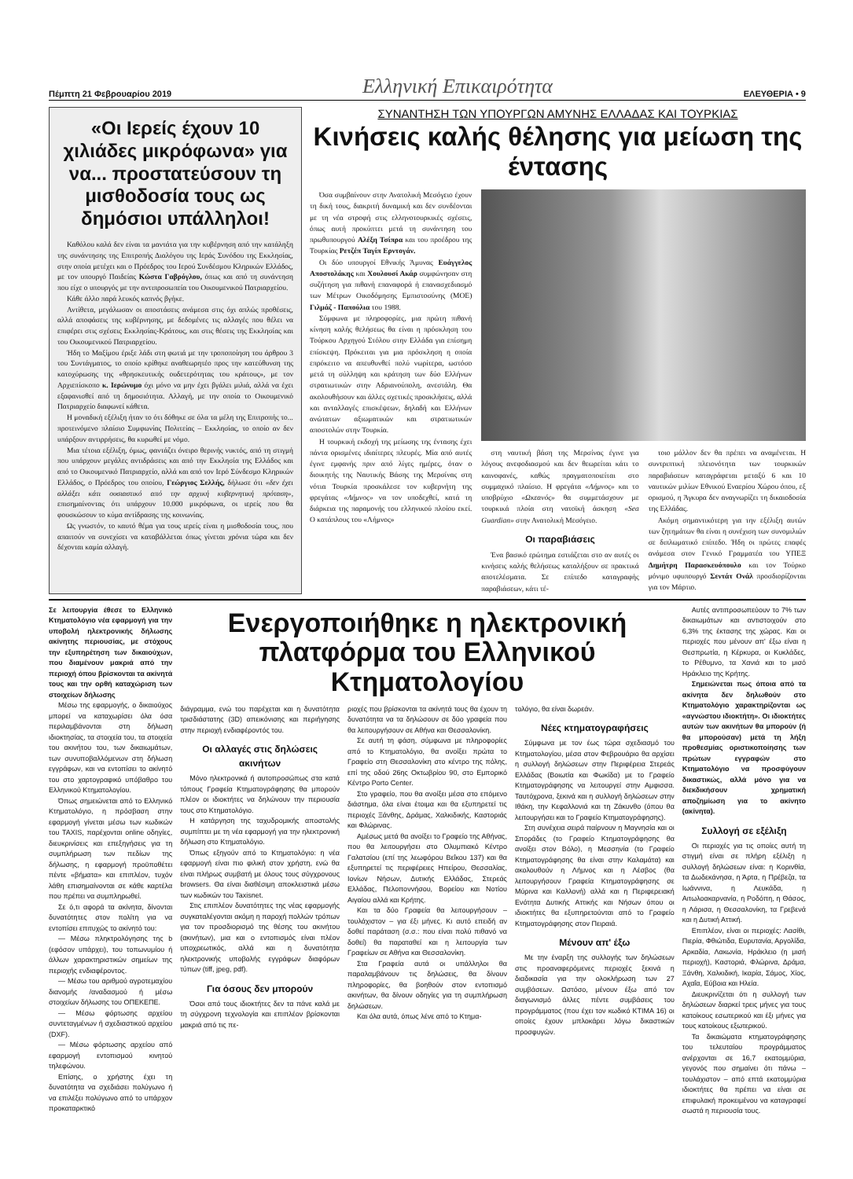Πέμπτη 21 Φεβρουαρίου 2019 Ελληνική Επικαιρότητα ΕΛΕΥΘΕΡΙΑ • 9
«Οι Ιερείς έχουν 10 χιλιάδες μικρόφωνα» για να... προστατεύσουν τη μισθοδοσία τους ως δημόσιοι υπάλληλοι!
Καθόλου καλά δεν είναι τα μαντάτα για την κυβέρνηση από την κατάληξη της συνάντησης της Επιτροπής Διαλόγου της Ιεράς Συνόδου της Εκκλησίας, στην οποία μετέχει και ο Πρόεδρος του Ιερού Συνδέσμου Κληρικών Ελλάδος, με τον υπουργό Παιδείας Κώστα Γαβρόγλου, όπως και από τη συνάντηση που είχε ο υπουργός με την αντιπροσωπεία του Οικουμενικού Πατριαρχείου.
Κάθε άλλο παρά λευκός καπνός βγήκε.
Αντίθετα, μεγάλωσαν οι αποστάσεις ανάμεσα στις όχι απλώς προθέσεις, αλλά αποφάσεις της κυβέρνησης, με δεδομένες τις αλλαγές που θέλει να επιφέρει στις σχέσεις Εκκλησίας-Κράτους, και στις θέσεις της Εκκλησίας και του Οικουμενικού Πατριαρχείου.
Ήδη το Μαξίμου έριξε λάδι στη φωτιά με την τροποποίηση του άρθρου 3 του Συντάγματος, το οποίο κρίθηκε αναθεωρητέο προς την κατεύθυνση της κατοχύρωσης της «θρησκευτικής ουδετερότητας του κράτους», με τον Αρχιεπίσκοπο κ. Ιερώνυμο όχι μόνο να μην έχει βγάλει μιλιά, αλλά να έχει εξαφανισθεί από τη δημοσιότητα. Αλλαγή, με την οποία το Οικουμενικό Πατριαρχείο διαφωνεί κάθετα.
Η μοναδική εξέλιξη ήταν το ότι δόθηκε σε όλα τα μέλη της Επιτροπής το... προτεινόμενο πλαίσιο Συμφωνίας Πολιτείας – Εκκλησίας, το οποίο αν δεν υπάρξουν αντιρρήσεις, θα κυρωθεί με νόμο.
Μια τέτοια εξέλιξη, όμως, φαντάζει όνειρο θερινής νυκτός, από τη στιγμή που υπάρχουν μεγάλες αντιδράσεις και από την Εκκλησία της Ελλάδος και από το Οικουμενικό Πατριαρχείο, αλλά και από τον Ιερό Σύνδεσμο Κληρικών Ελλάδος, ο Πρόεδρος του οποίου, Γεώργιος Σελλής, δήλωσε ότι «δεν έχει αλλάξει κάτι ουσιαστικό από την αρχική κυβερνητική πρόταση», επισημαίνοντας ότι υπάρχουν 10.000 μικρόφωνα, οι ιερείς που θα φουσκώσουν το κύμα αντίδρασης της κοινωνίας.
Ως γνωστόν, το καυτό θέμα για τους ιερείς είναι η μισθοδοσία τους, που απαιτούν να συνεχίσει να καταβάλλεται όπως γίνεται χρόνια τώρα και δεν δέχονται καμία αλλαγή.
ΣΥΝΑΝΤΗΣΗ ΤΩΝ ΥΠΟΥΡΓΩΝ ΑΜΥΝΗΣ ΕΛΛΑΔΑΣ ΚΑΙ ΤΟΥΡΚΙΑΣ
Κινήσεις καλής θέλησης για μείωση της έντασης
Όσα συμβαίνουν στην Ανατολική Μεσόγειο έχουν τη δική τους, διακριτή δυναμική και δεν συνδέονται με τη νέα στροφή στις ελληνοτουρκικές σχέσεις, όπως αυτή προκύπτει μετά τη συνάντηση του πρωθυπουργού Αλέξη Τσίπρα και του προέδρου της Τουρκίας Ρετζέπ Ταγίπ Ερντογάν.
Οι δύο υπουργοί Εθνικής Άμυνας Ευάγγελος Αποστολάκης και Χουλουσί Ακάρ συμφώνησαν στη συζήτηση για πιθανή επαναφορά ή επανασχεδιασμό των Μέτρων Οικοδόμησης Εμπιστοσύνης (ΜΟΕ) Γιλμάζ - Παπούλια του 1988.
Σύμφωνα με πληροφορίες, μια πρώτη πιθανή κίνηση καλής θελήσεως θα είναι η πρόσκληση του Τούρκου Αρχηγού Στόλου στην Ελλάδα για επίσημη επίσκεψη. Πρόκειται για μια πρόσκληση η οποία επρόκειτο να απευθυνθεί πολύ νωρίτερα, ωστόσο μετά τη σύλληψη και κράτηση των δύο Ελλήνων στρατιωτικών στην Αδριανούπολη, ανεστάλη. Θα ακολουθήσουν και άλλες σχετικές προσκλήσεις, αλλά και ανταλλαγές επισκέψεων, δηλαδή και Ελλήνων ανώτατων αξιωματικών και στρατιωτικών αποστολών στην Τουρκία.
Η τουρκική εκδοχή της μείωσης της έντασης έχει πάντα ορισμένες ιδιαίτερες πλευρές. Μία από αυτές έγινε εμφανής πριν από λίγες ημέρες, όταν ο διοικητής της Ναυτικής Βάσης της Μερσίνας στη νότια Τουρκία προσκάλεσε τον κυβερνήτη της φρεγάτας «Λήμνος» να τον υποδεχθεί, κατά τη διάρκεια της παραμονής του ελληνικού πλοίου εκεί. Ο κατάπλους του «Λήμνος»
στη ναυτική βάση της Μερσίνας έγινε για λόγους ανεφοδιασμού και δεν θεωρείται κάτι το καινοφανές, καθώς πραγματοποιείται στο συμμαχικό πλαίσιο. Η φρεγάτα «Λήμνος» και το υποβρύχιο «Ωκεανός» θα συμμετάσχουν με τουρκικά πλοία στη νατοϊκή άσκηση «Sea Guardian» στην Ανατολική Μεσόγειο.
Οι παραβιάσεις
Ένα βασικό ερώτημα εστιάζεται στο αν αυτές οι κινήσεις καλής θελήσεως καταλήξουν σε πρακτικά αποτελέσματα. Σε επίπεδο καταγραφής παραβιάσεων, κάτι τέ-
τοιο μάλλον δεν θα πρέπει να αναμένεται. Η συντριπτική πλειονότητα των τουρκικών παραβιάσεων καταγράφεται μεταξύ 6 και 10 ναυτικών μιλίων Εθνικού Εναερίου Χώρου όπου, εξ ορισμού, η Άγκυρα δεν αναγνωρίζει τη δικαιοδοσία της Ελλάδας.
Ακόμη σημαντικότερη για την εξέλιξη αυτών των ζητημάτων θα είναι η συνέχιση των συνομιλιών σε διπλωματικό επίπεδο. Ήδη οι πρώτες επαφές ανάμεσα στον Γενικό Γραμματέα του ΥΠΕΞ Δημήτρη Παρασκευόπουλο και τον Τούρκο μόνιμο υφυπουργό Σεντάτ Ονάλ προσδιορίζονται για τον Μάρτιο.
Σε λειτουργία έθεσε το Ελληνικό Κτηματολόγιο νέα εφαρμογή για την υποβολή ηλεκτρονικής δήλωσης ακίνητης περιουσίας, με στόχους την εξυπηρέτηση των δικαιούχων, που διαμένουν μακριά από την περιοχή όπου βρίσκονται τα ακίνητά τους και την ορθή καταχώριση των στοιχείων δήλωσης
Μέσω της εφαρμογής, ο δικαιούχος μπορεί να καταχωρίσει όλα όσα περιλαμβάνονται στη δήλωση ιδιοκτησίας, τα στοιχεία του, τα στοιχεία του ακινήτου του, των δικαιωμάτων, των συνυποβαλλόμενων στη δήλωση εγγράφων, και να εντοπίσει το ακίνητό του στο χαρτογραφικό υπόβαθρο του Ελληνικού Κτηματολογίου.
Όπως σημειώνεται από το Ελληνικό Κτηματολόγιο, η πρόσβαση στην εφαρμογή γίνεται μέσω των κωδικών του TAXIS, παρέχονται online οδηγίες, διευκρινίσεις και επεξηγήσεις για τη συμπλήρωση των πεδίων της δήλωσης, η εφαρμογή προϋποθέτει πέντε «βήματα» και επιπλέον, τυχόν λάθη επισημαίνονται σε κάθε καρτέλα που πρέπει να συμπληρωθεί.
Σε ό,τι αφορά τα ακίνητα, δίνονται δυνατότητες στον πολίτη για να εντοπίσει επιτυχώς το ακίνητό του:
— Μέσω πληκτρολόγησης της b (εφόσον υπάρχει), του τοπωνυμίου ή άλλων χαρακτηριστικών σημείων της περιοχής ενδιαφέροντος.
— Μέσω του αριθμού αγροτεμαχίου διανομής /αναδασμού ή μέσω στοιχείων δήλωσης του ΟΠΕΚΕΠΕ.
— Μέσω φόρτωσης αρχείου συντεταγμένων ή σχεδιαστικού αρχείου (DXF).
— Μέσω φόρτωσης αρχείου από εφαρμογή εντοπισμού κινητού τηλεφώνου.
Επίσης, ο χρήστης έχει τη δυνατότητα να σχεδιάσει πολύγωνο ή να επιλέξει πολύγωνο από το υπάρχον προκαταρκτικό
Ενεργοποιήθηκε η ηλεκτρονική πλατφόρμα του Ελληνικού Κτηματολογίου
διάγραμμα, ενώ του παρέχεται και η δυνατότητα τρισδιάστατης (3D) απεικόνισης και περιήγησης στην περιοχή ενδιαφέροντός του.
Οι αλλαγές στις δηλώσεις ακινήτων
Μόνο ηλεκτρονικά ή αυτοπροσώπως στα κατά τόπους Γραφεία Κτηματογράφησης θα μπορούν πλέον οι ιδιοκτήτες να δηλώνουν την περιουσία τους στο Κτηματολόγιο.
Η κατάργηση της ταχυδρομικής αποστολής συμπίπτει με τη νέα εφαρμογή για την ηλεκτρονική δήλωση στο Κτηματολόγιο.
Όπως εξηγούν από το Κτηματολόγιο: η νέα εφαρμογή είναι πιο φιλική στον χρήστη, ενώ θα είναι πλήρως συμβατή με όλους τους σύγχρονους browsers. Θα είναι διαθέσιμη αποκλειστικά μέσω των κωδικών του Taxisnet.
Στις επιπλέον δυνατότητες της νέας εφαρμογής συγκαταλέγονται ακόμη η παροχή πολλών τρόπων για τον προσδιορισμό της θέσης του ακινήτου (ακινήτων), μια και ο εντοπισμός είναι πλέον υποχρεωτικός, αλλά και η δυνατότητα ηλεκτρονικής υποβολής εγγράφων διαφόρων τύπων (tiff, jpeg, pdf).
Για όσους δεν μπορούν
Όσοι από τους ιδιοκτήτες δεν τα πάνε καλά με τη σύγχρονη τεχνολογία και επιπλέον βρίσκονται μακριά από τις πε-
ριοχές που βρίσκονται τα ακίνητά τους θα έχουν τη δυνατότητα να τα δηλώσουν σε δύο γραφεία που θα λειτουργήσουν σε Αθήνα και Θεσσαλονίκη.
Σε αυτή τη φάση, σύμφωνα με πληροφορίες από το Κτηματολόγιο, θα ανοίξει πρώτα το Γραφείο στη Θεσσαλονίκη στο κέντρο της πόλης, επί της οδού 26ης Οκτωβρίου 90, στο Εμπορικό Κέντρο Porto Center.
Στο γραφείο, που θα ανοίξει μέσα στο επόμενο διάστημα, όλα είναι έτοιμα και θα εξυπηρετεί τις περιοχές Ξάνθης, Δράμας, Χαλκιδικής, Καστοριάς και Φλώρινας.
Αμέσως μετά θα ανοίξει το Γραφείο της Αθήνας, που θα λειτουργήσει στο Ολυμπιακό Κέντρο Γαλατσίου (επί της λεωφόρου Βεΐκου 137) και θα εξυπηρετεί τις περιφέρειες Ηπείρου, Θεσσαλίας, Ιονίων Νήσων, Δυτικής Ελλάδας, Στερεάς Ελλάδας, Πελοποννήσου, Βορείου και Νοτίου Αιγαίου αλλά και Κρήτης.
Και τα δύο Γραφεία θα λειτουργήσουν – τουλάχιστον – για έξι μήνες. Κι αυτό επειδή αν δοθεί παράταση (σ.σ.: που είναι πολύ πιθανό να δοθεί) θα παραταθεί και η λειτουργία των Γραφείων σε Αθήνα και Θεσσαλονίκη.
Στα Γραφεία αυτά οι υπάλληλοι θα παραλαμβάνουν τις δηλώσεις, θα δίνουν πληροφορίες, θα βοηθούν στον εντοπισμό ακινήτων, θα δίνουν οδηγίες για τη συμπλήρωση δηλώσεων.
Και όλα αυτά, όπως λένε από το Κτημα-
τολόγιο, θα είναι δωρεάν.
Νέες κτηματογραφήσεις
Σύμφωνα με τον έως τώρα σχεδιασμό του Κτηματολογίου, μέσα στον Φεβρουάριο θα αρχίσει η συλλογή δηλώσεων στην Περιφέρεια Στερεάς Ελλάδας (Βοιωτία και Φωκίδα) με το Γραφείο Κτηματογράφησης να λειτουργεί στην Αμφισσα. Ταυτόχρονα, ξεκινά και η συλλογή δηλώσεων στην Ιθάκη, την Κεφαλλονιά και τη Ζάκυνθο (όπου θα λειτουργήσει και το Γραφείο Κτηματογράφησης).
Στη συνέχεια σειρά παίρνουν η Μαγνησία και οι Σποράδες (το Γραφείο Κτηματογράφησης θα ανοίξει στον Βόλο), η Μεσσηνία (το Γραφείο Κτηματογράφησης θα είναι στην Καλαμάτα) και ακολουθούν η Λήμνος και η Λέσβος (θα λειτουργήσουν Γραφεία Κτηματογράφησης σε Μύρινα και Καλλονή) αλλά και η Περιφερειακή Ενότητα Δυτικής Αττικής και Νήσων όπου οι ιδιοκτήτες θα εξυπηρετούνται από το Γραφείο Κτηματογράφησης στον Πειραιά.
Μένουν απ' έξω
Με την έναρξη της συλλογής των δηλώσεων στις προαναφερόμενες περιοχές ξεκινά η διαδικασία για την ολοκλήρωση των 27 συμβάσεων. Ωστόσο, μένουν έξω από τον διαγωνισμό άλλες πέντε συμβάσεις του προγράμματος (που έχει τον κωδικό ΚΤΙΜΑ 16) οι οποίες έχουν μπλοκάρει λόγω δικαστικών προσφυγών.
Αυτές αντιπροσωπεύουν το 7% των δικαιωμάτων και αντιστοιχούν στο 6,3% της έκτασης της χώρας. Και οι περιοχές που μένουν απ' έξω είναι η Θεσπρωτία, η Κέρκυρα, οι Κυκλάδες, το Ρέθυμνο, τα Χανιά και το μισό Ηράκλειο της Κρήτης.
Σημειώνεται πως όποια από τα ακίνητα δεν δηλωθούν στο Κτηματολόγιο χαρακτηρίζονται ως «αγνώστου ιδιοκτήτη». Οι ιδιοκτήτες αυτών των ακινήτων θα μπορούν (ή θα μπορούσαν) μετά τη λήξη προθεσμίας οριστικοποίησης των πρώτων εγγραφών στο Κτηματολόγιο να προσφύγουν δικαστικώς, αλλά μόνο για να διεκδικήσουν χρηματική αποζημίωση για το ακίνητο (ακίνητα).
Συλλογή σε εξέλιξη
Οι περιοχές για τις οποίες αυτή τη στιγμή είναι σε πλήρη εξέλιξη η συλλογή δηλώσεων είναι: η Κορινθία, τα Δωδεκάνησα, η Άρτα, η Πρέβεζα, τα Ιωάννινα, η Λευκάδα, η Αιτωλοακαρνανία, η Ροδόπη, η Θάσος, η Λάρισα, η Θεσσαλονίκη, τα Γρεβενά και η Δυτική Αττική.
Επιπλέον, είναι οι περιοχές: Λασίθι, Πιερία, Φθιώτιδα, Ευρυτανία, Αργολίδα, Αρκαδία, Λακωνία, Ηράκλειο (η μισή περιοχή), Καστοριά, Φλώρινα, Δράμα, Ξάνθη, Χαλκιδική, Ικαρία, Σάμος, Χίος, Αχαΐα, Εύβοια και Ηλεία.
Διευκρινίζεται ότι η συλλογή των δηλώσεων διαρκεί τρεις μήνες για τους κατοίκους εσωτερικού και έξι μήνες για τους κατοίκους εξωτερικού.
Τα δικαιώματα κτηματογράφησης του τελευταίου προγράμματος ανέρχονται σε 16,7 εκατομμύρια, γεγονός που σημαίνει ότι πάνω – τουλάχιστον – από επτά εκατομμύρια ιδιοκτήτες θα πρέπει να είναι σε επιφυλακή προκειμένου να καταγραφεί σωστά η περιουσία τους.